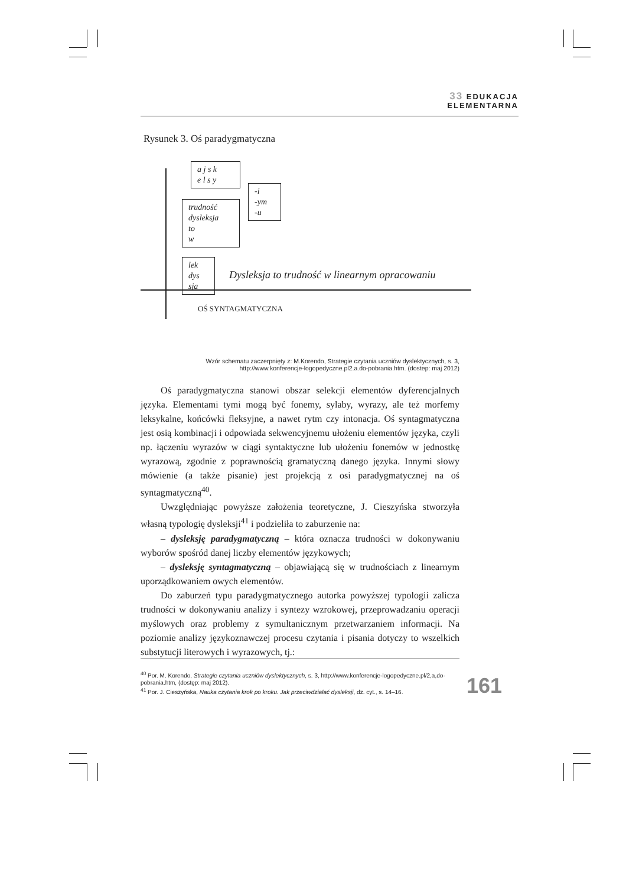33 EDUKACJA
ELEMENTARNA
Rysunek 3. Oś paradygmatyczna
a j s k
e l s y
-i
-ym
-u
trudność
dysleksja
to
w
lek
dys
sja
Dysleksja to trudność w linearnym opracowaniu
OŚ SYNTAGMATYCZNA
Wzór schematu zaczerpnięty z: M.Korendo, Strategie czytania uczniów dyslektycznych, s. 3,
http://www.konferencje-logopedyczne.pl2.a.do-pobrania.htm. (dostep: maj 2012)
Oś paradygmatyczna stanowi obszar selekcji elementów dyferencjalnych języka. Elementami tymi mogą być fonemy, sylaby, wyrazy, ale też morfemy leksykalne, końcówki fleksyjne, a nawet rytm czy intonacja. Oś syntagmatyczna jest osią kombinacji i odpowiada sekwencyjnemu ułożeniu elementów języka, czyli np. łączeniu wyrazów w ciągi syntaktyczne lub ułożeniu fonemów w jednostkę wyrazową, zgodnie z poprawnością gramatyczną danego języka. Innymi słowy mówienie (a także pisanie) jest projekcją z osi paradygmatycznej na oś syntagmatyczną<sup>40</sup>.
Uwzględniając powyższe założenia teoretyczne, J. Cieszyńska stworzyła własną typologię dysleksji<sup>41</sup> i podzieliła to zaburzenie na:
– dysleksję paradygmatyczną – która oznacza trudności w dokonywaniu wyborów spośród danej liczby elementów językowych;
– dysleksję syntagmatyczną – objawiającą się w trudnościach z linearnym uporządkowaniem owych elementów.
Do zaburzeń typu paradygmatycznego autorka powyższej typologii zalicza trudności w dokonywaniu analizy i syntezy wzrokowej, przeprowadzaniu operacji myślowych oraz problemy z symultanicznym przetwarzaniem informacji. Na poziomie analizy językoznawczej procesu czytania i pisania dotyczy to wszelkich substytucji literowych i wyrazowych, tj.:
<sup>40</sup> Por. M. Korendo, Strategie czytania uczniów dyslektycznych, s. 3, http://www.konferencje-logopedyczne.pl/2,a,do-pobrania.htm, (dostęp: maj 2012).
<sup>41</sup> Por. J. Cieszyńska, Nauka czytania krok po kroku. Jak przeciwdziałać dysleksji, dz. cyt., s. 14–16.
161